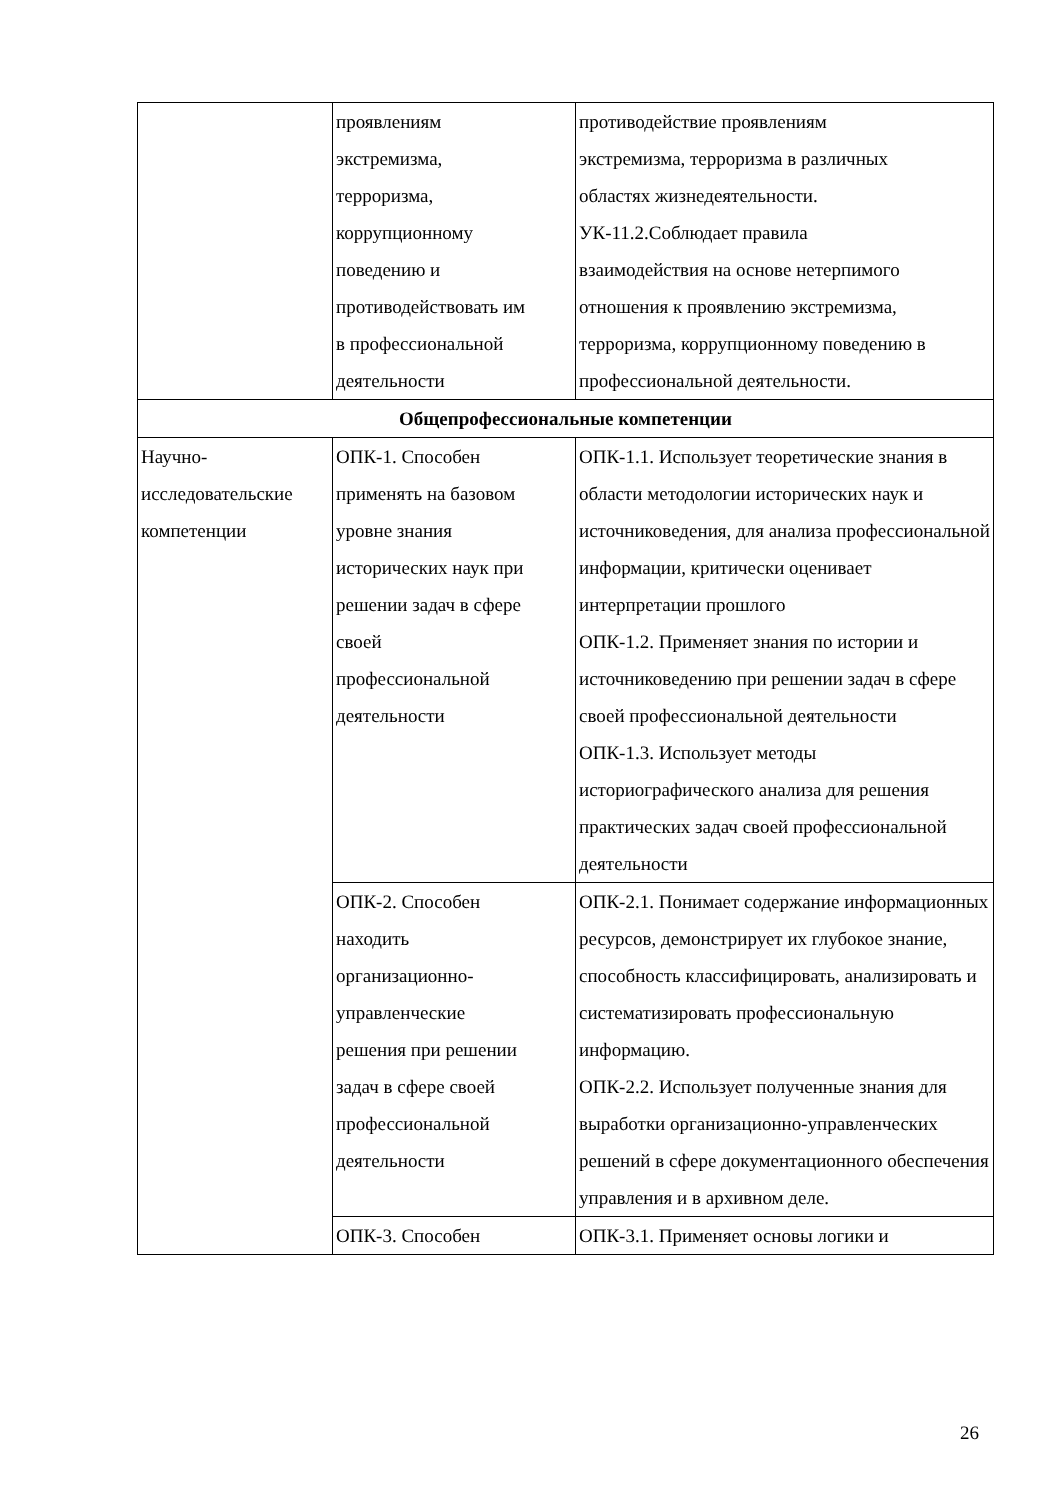| | проявлениям экстремизма, терроризма, коррупционному поведению и противодействовать им в профессиональной деятельности | противодействие проявлениям экстремизма, терроризма в различных областях жизнедеятельности. УК-11.2.Соблюдает правила взаимодействия на основе нетерпимого отношения к проявлению экстремизма, терроризма, коррупционному поведению в профессиональной деятельности. |
| Общепрофессиональные компетенции | | |
| Научно- исследовательские компетенции | ОПК-1. Способен применять на базовом уровне знания исторических наук при решении задач в сфере своей профессиональной деятельности | ОПК-1.1. Использует теоретические знания в области методологии исторических наук и источниковедения, для анализа профессиональной информации, критически оценивает интерпретации прошлого ОПК-1.2. Применяет знания по истории и источниковедению при решении задач в сфере своей профессиональной деятельности ОПК-1.3. Использует методы историографического анализа для решения практических задач своей профессиональной деятельности |
| | ОПК-2. Способен находить организационно- управленческие решения при решении задач в сфере своей профессиональной деятельности | ОПК-2.1. Понимает содержание информационных ресурсов, демонстрирует их глубокое знание, способность классифицировать, анализировать и систематизировать профессиональную информацию. ОПК-2.2. Использует полученные знания для выработки организационно-управленческих решений в сфере документационного обеспечения управления и в архивном деле. |
| | ОПК-3. Способен | ОПК-3.1. Применяет основы логики и |
26